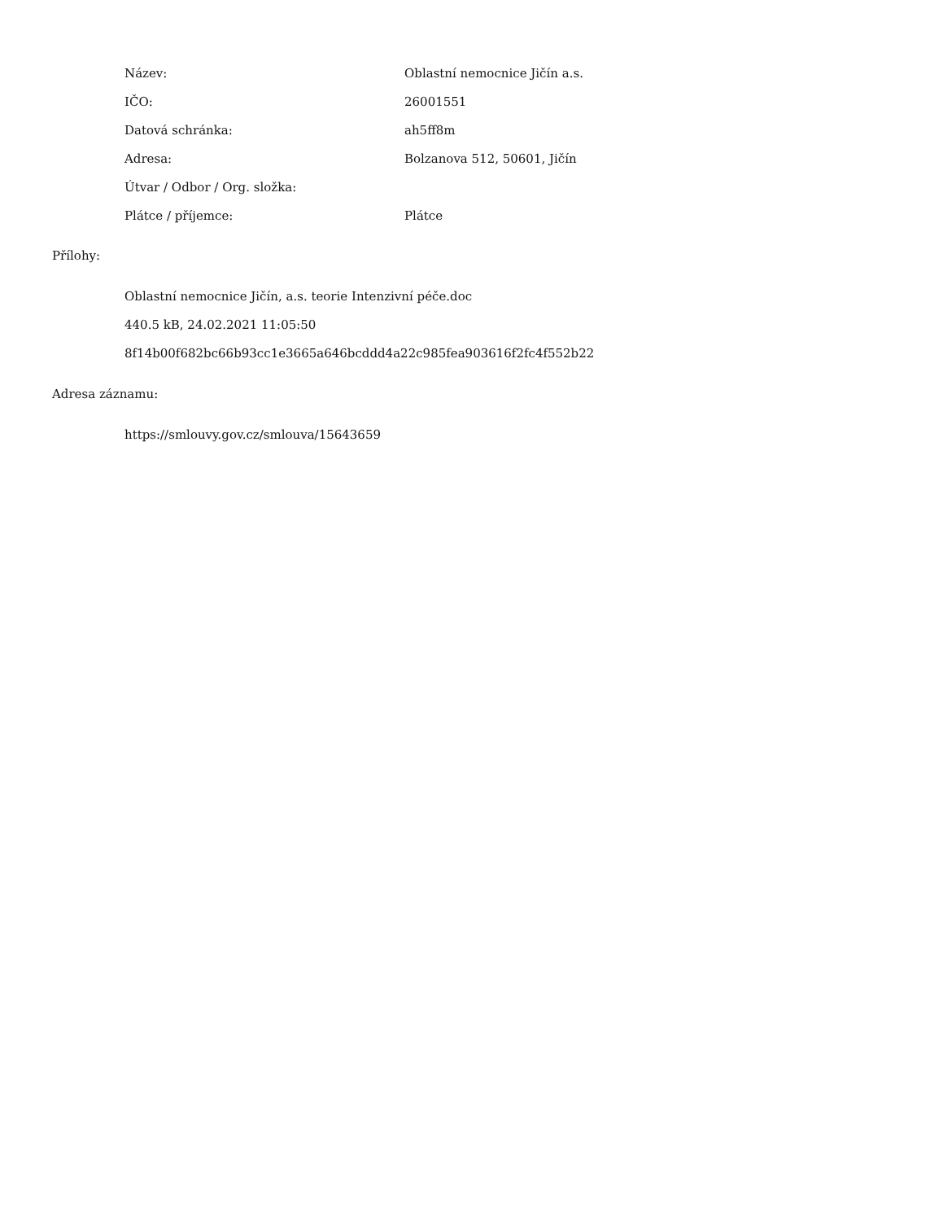| Název: | Oblastní nemocnice Jičín a.s. |
| IČO: | 26001551 |
| Datová schránka: | ah5ff8m |
| Adresa: | Bolzanova 512, 50601, Jičín |
| Útvar / Odbor / Org. složka: | |
| Plátce / příjemce: | Plátce |
Přílohy:
Oblastní nemocnice Jičín, a.s. teorie Intenzivní péče.doc
440.5 kB, 24.02.2021 11:05:50
8f14b00f682bc66b93cc1e3665a646bcddd4a22c985fea903616f2fc4f552b22
Adresa záznamu:
https://smlouvy.gov.cz/smlouva/15643659